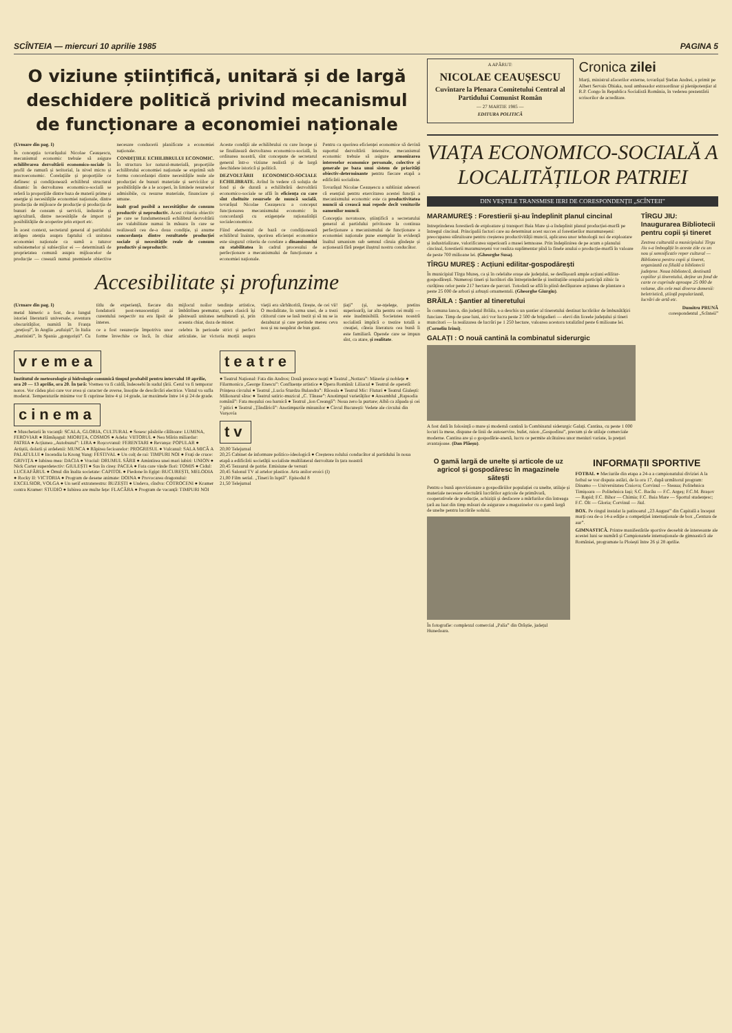SCÎNTEIA — miercuri 10 aprilie 1985 PAGINA 5
O viziune științifică, unitară și de largă deschidere politică privind mecanismul de funcționare a economiei naționale
(Urmare din pag. I)
În concepția tovarășului Nicolae Ceaușescu, mecanismul economic trebuie să asigure echilibrarea dezvoltării economico-sociale în profil de ramură și teritorial, la nivel micro și macroeconomic. Corelațiile și proporțiile ce definesc și condiționează echilibrul structural dinamic în dezvoltarea economico-socială se referă la proporțiile dintre baza de materii prime și energie și necesitățile economiei naționale, dintre producția de mijloace de producție și producția de bunuri de consum și servicii, industrie și agricultură, dintre necesitățile de import și posibilitățile de acoperire prin export etc.
În acest context, secretarul general al partidului atrăgea atenția asupra faptului că unitatea economiei naționale ca sumă a tuturor subsistemelor și subiecților ei — determinată de proprietatea comună asupra mijloacelor de producție — creează numai premisele obiective necesare conducerii planificate a economiei naționale.
CONDIȚIILE ECHILIBRULUI ECONOMIC. În structura lor natural-materială, proporțiile echilibrului economiei naționale se exprimă sub forma concordanței dintre necesitățile reale ale producției de bunuri materiale și serviciilor și posibilitățile de a le acoperi, în limitele resurselor admisibile, cu resurse materiale, financiare și umane.
inalt grad posibil a necesităților de consum productiv și neproductiv. Acest criteriu obiectiv pe care se fundamentează echilibrul dezvoltării are valabilitate numai în măsura în care se realizează cea de-a doua condiție, și anume concordanța dintre rezultatele producției sociale și necesitățile reale de consum productiv și neproductiv.
Aceste condiții ale echilibrului cu care începe și se finalizează dezvoltarea economico-socială, în ordinarea noastră, sînt concepute de secretarul general într-o viziune realistă și de largă deschidere istorică și politică.
DEZVOLTĂRII ECONOMICO-SOCIALE ECHILIBRATE. Avînd în vedere că soluția de fond și de durată a echilibrării dezvoltării economico-sociale se află în eficiența cu care sînt cheltuite resursele de muncă socială, tovarășul Nicolae Ceaușescu a conceput funcționarea mecanismului economic în concordanță cu exigențele raționalității socialeconomice.
Fiind elementul de bază ce condiționează echilibrul înainte, sporirea eficienței economice este singurul criteriu de corelare a dinamismului cu stabilitatea în cadrul procesului de perfecționare a mecanismului de funcționare a economiei naționale.
Pentru ca sporirea eficienței economice să devină suportul dezvoltării intensive, mecanismul economic trebuie să asigure armonizarea intereselor economice personale, colective și generale pe baza unui sistem de priorități obiectiv-determinante pentru fiecare etapă a edificării socialiste.
Tovarășul Nicolae Ceaușescu a subliniat adeseori că esențial pentru exercitarea acestei funcții a mecanismului economic este ca productivitatea muncii să crească mai repede decît veniturile oamenilor muncii.
Concepția novatoare, științifică a secretarului general al partidului privitoare la continua perfecționare a mecanismului de funcționare a economiei naționale pune exemplar în evidență înaltul umanism sub semnul căruia gîndește și acționează fără preget iluștrul nostru conducător.
Accesibilitate și profunzime
(Urmare din pag. I)
metal himeric a fost, de-a lungul istoriei literaturii universale, aventura obscurităților, numită în Franța „prețioși”, în Anglia „eufuiști”, în Italia „marinisti”, în Spania „gongoriști”. Cu titlu de experiență, fiecare din fondatorii post-renascentiști ai curentului respectiv nu era lipsit de interes.
ce a fost resurecție împotriva unor forme învechite ce încă, în chiar mijlocul noilor tendințe artistice, îmbătrînea prematur, opera clasică își păstrează unitatea netulburată și, prin aceasta chiar, doza de mister.
celebra în perioade strict și perfect articulate, iar victoria morții asupra vieții era sărbătorită, firește, de cei vii! O modalitate, în urma unei, de a trezi cititorul care se lasă trezit și să nu se ia dezabuzat și care pretinde mereu ceva nou și nu neapărat de bun gust.
țiați” (și, se-nțelege, pretins superioară), iar alta pentru cei mulți — este inadmisibilă. Societatea noastră socialistă implică o trezire totală a creației, căreia literatura cea bună îi este familiară. Operele care se impun sînt, ca atare, și realitate.
vremea
Institutul de meteorologie și hidrologie comunică timpul probabil pentru intervalul 10 aprilie, ora 20 — 13 aprilie, ora 20. În țară: Vremea va fi caldă, îndeosebi în sudul țării. Cerul va fi temporar noros. Vor cădea ploi care vor avea și caracter de averse, însoțite de descărcări electrice. Vîntul va sufla moderat. Temperaturile minime vor fi cuprinse între 4 și 14 grade, iar maximele între 14 și 24 de grade.
cinema
● Muschetarii în vacanță: SCALA, GLORIA, CULTURAL ● Sosesc păsările călătoare: LUMINA, FEROVIAR ● Rămășagul: MIORIȚA, COSMOS ● Adela: VIITORUL ● Nea Mărin miliardar: PATRIA ● Acțiunea „Autobuzul”: LIRA ● Roșcovanul: FERENTARI ● Revanșa: POPULAR ● Artiștii, dolarii și ardelenii: MUNCA ● Răpirea fecioarelor: PROGRESUL ● Vulcanul: SALA MICĂ A PALATULUI ● Incendiu la Krong Yung: FESTIVAL ● Un colț de rai: TIMPURI NOI ● Frați de cruce: GRIVIȚA ● Iubirea mea: DACIA ● Vraciul: DRUMUL SĂRII ● Amintirea unei mari iubiri: UNION ● Nick Carter superdetectiv: GIULEȘTI ● Sus în cireș: PACEA ● Fata care vinde flori: TOMIS ● Cidul: LUCEAFĂRUL ● Omul din înalta societate: CAPITOL ● Piedone în Egipt: BUCUREȘTI, MELODIA ● Rocky II: VICTORIA ● Program de desene animate: DOINA ● Provocarea dragonului: EXCELSIOR, VOLGA ● Un serif extraterestru: BUZEȘTI ● Undeva, cîndva: COTROCENI ● Kramer contra Kramer: STUDIO ● Iubirea are multe fețe: FLACĂRA ● Program de vacanță: TIMPURI NOI
teatre
● Teatrul Național: Fata din Andros; Două prezece nopți ● Teatrul „Nottara”: Mizerie și noblețe ● Filarmonica „George Enescu”: Confluențe artistice ● Opera Română: Liliacul ● Teatrul de operetă: Prințesa circului ● Teatrul „Lucia Sturdza Bulandra”: Răceala ● Teatrul Mic: Fluturi ● Teatrul Giulești: Milionarul sărac ● Teatrul satiric-muzical „C. Tănase”: Anotimpul varietăților ● Ansamblul „Rapsodia română”: Fata moșului cea harnică ● Teatrul „Ion Creangă”: Noua zero la purtare; Albă ca zăpada și cei 7 pitici ● Teatrul „Țăndărică”: Anotimpurile minunilor ● Circul București: Vedete ale circului din Varșovia
tv
20,00 Telejurnal
20,25 Cabinet de informare politico-ideologică ● Creșterea rolului conducător al partidului în noua etapă a edificării societății socialiste multilateral dezvoltate în țara noastră
20,45 Tezaurul de patrie. Emisiune de versuri
20,45 Salonul TV al artelor plastice. Arta anilor eroici (I)
21,00 Film serial. „Tineri în luptă”. Episodul 8
21,50 Telejurnal
A APĂRUT:
NICOLAE CEAUȘESCU
Cuvîntare la Plenara Comitetului Central al Partidului Comunist Român
— 27 MARTIE 1985 —
EDITURA POLITICĂ
Cronica zilei
Marți, ministrul afacerilor externe, tovarășul Ștefan Andrei, a primit pe Albert Servais Obiaka, noul ambasador extraordinar și plenipotențiar al R.P. Congo în Republica Socialistă România, în vederea prezentării scrisorilor de acreditare.
VIAȚA ECONOMICO-SOCIALĂ A LOCALITĂȚILOR PATRIEI
DIN VEȘTILE TRANSMISE IERI DE CORESPONDENȚII „SCÎNTEII”
MARAMUREȘ : Forestierii și-au îndeplinit planul cincinal
Intreprinderea forestieră de exploatare și transport Baia Mare și-a îndeplinit planul producției-marfă pe întregul cincinal. Principalii factori care au determinat acest succes al forestierilor maramureșeni: preocuparea stăruitoare pentru creșterea productivității muncii, aplicarea unor tehnologii noi de exploatare și industrializare, valorificarea superioară a masei lemnoase. Prin îndeplinirea de pe acum a planului cincinal, forestierii maramureșeni vor realiza suplimentar pînă la finele anului o producție-marfă în valoare de peste 700 milioane lei. (Gheorghe Susa).
TÎRGU MUREȘ : Acțiuni edilitar-gospodărești
În municipiul Tîrgu Mureș, ca și în celelalte orașe ale județului, se desfășoară ample acțiuni edilitar-gospodărești. Numeroși tineri și lucrători din întreprinderile și instituțiile orașului participă zilnic la curățirea celor peste 217 hectare de parcuri. Totodată se află în plină desfășurare acțiunea de plantare a peste 25 000 de arbori și arbuști ornamentali. (Gheorghe Giurgiu).
BRĂILA : Șantier al tineretului
În comuna Ianca, din județul Brăila, s-a deschis un șantier al tineretului destinat lucrărilor de îmbunătățiri funciare. Timp de șase luni, aici vor lucra peste 2 500 de brigadieri — elevi din liceele județului și tineri muncitori — la realizarea de lucrări pe 1 250 hectare, valoarea acestora totalizînd peste 6 milioane lei. (Corneliu Irimi).
GALAȚI : O nouă cantină la combinatul siderurgic
A fost dată în folosință o mare și modernă cantină la Combinatul siderurgic Galați. Cantina, cu peste 1 000 locuri la mese, dispune de linii de autoservire, bufet, raion „Gospodina”, precum și de utilaje comerciale moderne. Cantina are și o gospodărie-anexă, lucru ce permite alcătuirea unor meniuri variate, la prețuri avantajoase. (Dan Plăeșu).
TÎRGU JIU: Inaugurarea Bibliotecii pentru copii și tineret
Zestrea culturală a municipiului Tîrgu Jiu s-a îmbogățit în aceste zile cu un nou și semnificativ reper cultural — Biblioteca pentru copii și tineret, organizată ca filială a bibliotecii județene. Noua bibliotecă, destinată copiilor și tineretului, deține un fond de carte ce cuprinde aproape 25 000 de volume, din cele mai diverse domenii: beletristică, știință popularizată, lucrări de artă etc.
Dumitru PRUNĂ
corespondentul „Scînteii”
O gamă largă de unelte și articole de uz agricol și gospodăresc în magazinele sătești
Pentru o bună aprovizionare a gospodăriilor populației cu unelte, utilaje și materiale necesare efectuării lucrărilor agricole de primăvară, cooperativele de producție, achiziții și desfacere a mărfurilor din întreaga țară au luat din timp măsuri de asigurare a magazinelor cu o gamă largă de unelte pentru lucrările solului.
În fotografie: complexul comercial „Palia” din Orăștie, județul Hunedoara.
INFORMAȚII SPORTIVE
FOTBAL ● Meciurile din etapa a 24-a a campionatului diviziei A la fotbal se vor disputa astăzi, de la ora 17, după următorul program: Dinamo — Universitatea Craiova; Corvinul — Steaua; Politehnica Timișoara — Politehnica Iași; S.C. Bacău — F.C. Argeș; F.C.M. Brașov — Rapid; F.C. Bihor — Chimia; F.C. Baia Mare — Sportul studențesc; F.C. Olt — Gloria; Corvinul — Jiul.
BOX. Pe ringul instalat la patinoarul „23 August” din Capitală a început marți cea de-a 14-a ediție a competiției internaționale de box „Centura de aur”.
GIMNASTICĂ. Printre manifestările sportive deosebit de interesante ale acestei luni se numără și Campionatele internaționale de gimnastică ale României, programate la Ploiești între 26 și 28 aprilie.